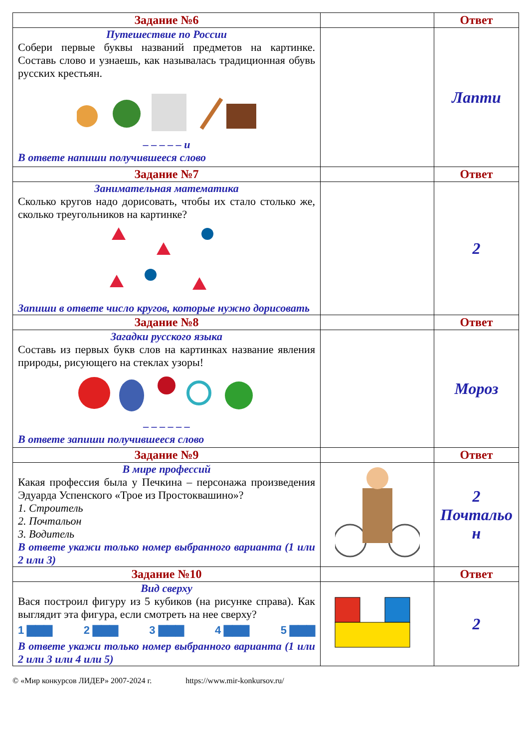| Задание №6 | | Ответ |
| Путешествие по России Собери первые буквы названий предметов на картинке. Составь слово и узнаешь, как называлась традиционная обувь русских крестьян. – – – – – и В ответе напиши получившееся слово | | Лапти |
| Задание №7 | | Ответ |
| Занимательная математика Сколько кругов надо дорисовать, чтобы их стало столько же, сколько треугольников на картинке? Запиши в ответе число кругов, которые нужно дорисовать | | 2 |
| Задание №8 | | Ответ |
| Загадки русского языка Составь из первых букв слов на картинках название явления природы, рисующего на стеклах узоры! – – – – – – В ответе запиши получившееся слово | | Мороз |
| Задание №9 | | Ответ |
| В мире профессий Какая профессия была у Печкина – персонажа произведения Эдуарда Успенского «Трое из Простоквашино»? 1. Строитель 2. Почтальон 3. Водитель В ответе укажи только номер выбранного варианта (1 или 2 или 3) | | 2 Почтальо н |
| Задание №10 | | Ответ |
| Вид сверху Вася построил фигуру из 5 кубиков (на рисунке справа). Как выглядит эта фигура, если смотреть на нее сверху? 1 ▇▇▇ 2 ▇▇▇ 3 ▇▇▇ 4 ▇▇▇ 5 ▇▇▇ В ответе укажи только номер выбранного варианта (1 или 2 или 3 или 4 или 5) | | 2 |
© «Мир конкурсов ЛИДЕР» 2007-2024 г. https://www.mir-konkursov.ru/